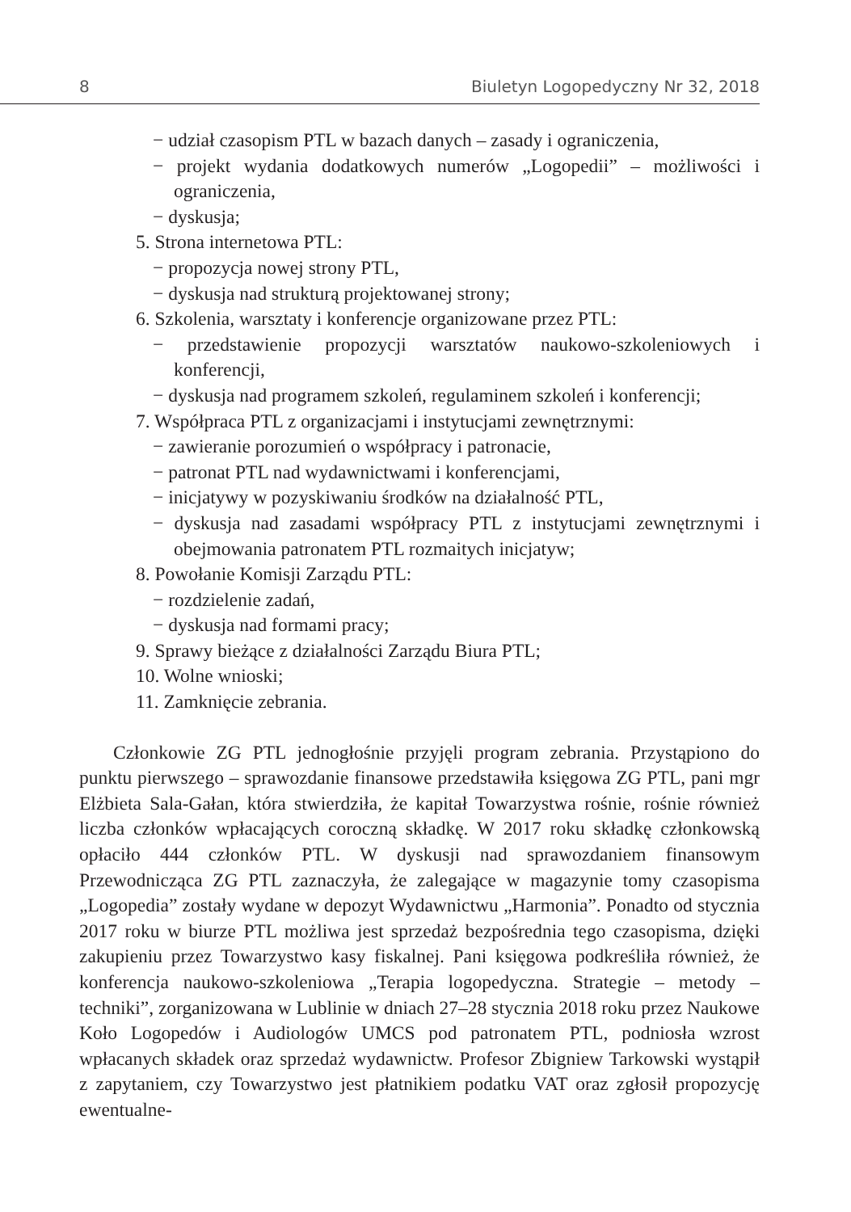8 Biuletyn Logopedyczny Nr 32, 2018
− udział czasopism PTL w bazach danych – zasady i ograniczenia,
− projekt wydania dodatkowych numerów „Logopedii” – możliwości i ograniczenia,
− dyskusja;
5. Strona internetowa PTL:
− propozycja nowej strony PTL,
− dyskusja nad strukturą projektowanej strony;
6. Szkolenia, warsztaty i konferencje organizowane przez PTL:
− przedstawienie propozycji warsztatów naukowo-szkoleniowych i konferencji,
− dyskusja nad programem szkoleń, regulaminem szkoleń i konferencji;
7. Współpraca PTL z organizacjami i instytucjami zewnętrznymi:
− zawieranie porozumień o współpracy i patronacie,
− patronat PTL nad wydawnictwami i konferencjami,
− inicjatywy w pozyskiwaniu środków na działalność PTL,
− dyskusja nad zasadami współpracy PTL z instytucjami zewnętrznymi i obejmowania patronatem PTL rozmaitych inicjatyw;
8. Powołanie Komisji Zarządu PTL:
− rozdzielenie zadań,
− dyskusja nad formami pracy;
9. Sprawy bieżące z działalności Zarządu Biura PTL;
10. Wolne wnioski;
11. Zamknięcie zebrania.
Członkowie ZG PTL jednogłośnie przyjęli program zebrania. Przystąpiono do punktu pierwszego – sprawozdanie finansowe przedstawiła księgowa ZG PTL, pani mgr Elżbieta Sala-Gałan, która stwierdziła, że kapitał Towarzystwa rośnie, rośnie również liczba członków wpłacających coroczną składkę. W 2017 roku składkę członkowską opłaciło 444 członków PTL. W dyskusji nad sprawozdaniem finansowym Przewodnicząca ZG PTL zaznaczyła, że zalegające w magazynie tomy czasopisma „Logopedia” zostały wydane w depozyt Wydawnictwu „Harmonia”. Ponadto od stycznia 2017 roku w biurze PTL możliwa jest sprzedaż bezpośrednia tego czasopisma, dzięki zakupieniu przez Towarzystwo kasy fiskalnej. Pani księgowa podkreśliła również, że konferencja naukowo-szkoleniowa „Terapia logopedyczna. Strategie – metody – techniki”, zorganizowana w Lublinie w dniach 27–28 stycznia 2018 roku przez Naukowe Koło Logopedów i Audiologów UMCS pod patronatem PTL, podniosła wzrost wpłacanych składek oraz sprzedaż wydawnictw. Profesor Zbigniew Tarkowski wystąpił z zapytaniem, czy Towarzystwo jest płatnikiem podatku VAT oraz zgłosił propozycję ewentualne-